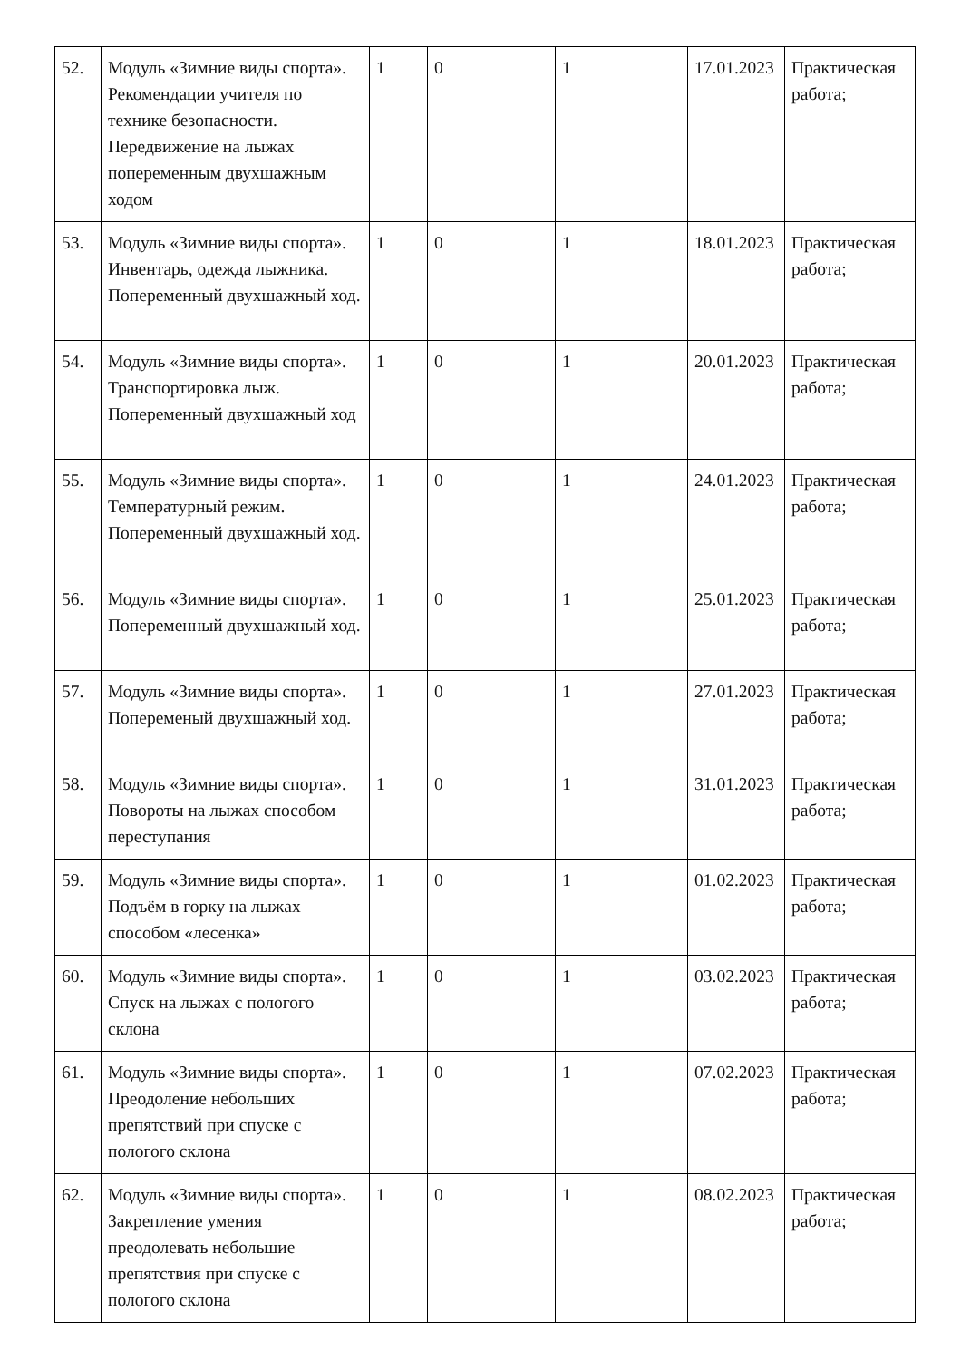| 52. | Модуль «Зимние виды спорта». Рекомендации учителя по технике безопасности. Передвижение на лыжах попеременным двухшажным ходом | 1 | 0 | 1 | 17.01.2023 | Практическая работа; |
| 53. | Модуль «Зимние виды спорта». Инвентарь, одежда лыжника. Попеременный двухшажный ход. | 1 | 0 | 1 | 18.01.2023 | Практическая работа; |
| 54. | Модуль «Зимние виды спорта». Транспортировка лыж. Попеременный двухшажный ход | 1 | 0 | 1 | 20.01.2023 | Практическая работа; |
| 55. | Модуль «Зимние виды спорта». Температурный режим. Попеременный двухшажный ход. | 1 | 0 | 1 | 24.01.2023 | Практическая работа; |
| 56. | Модуль «Зимние виды спорта». Попеременный двухшажный ход. | 1 | 0 | 1 | 25.01.2023 | Практическая работа; |
| 57. | Модуль «Зимние виды спорта». Попеременый двухшажный ход. | 1 | 0 | 1 | 27.01.2023 | Практическая работа; |
| 58. | Модуль «Зимние виды спорта». Повороты на лыжах способом переступания | 1 | 0 | 1 | 31.01.2023 | Практическая работа; |
| 59. | Модуль «Зимние виды спорта». Подъём в горку на лыжах способом «лесенка» | 1 | 0 | 1 | 01.02.2023 | Практическая работа; |
| 60. | Модуль «Зимние виды спорта». Спуск на лыжах с пологого склона | 1 | 0 | 1 | 03.02.2023 | Практическая работа; |
| 61. | Модуль «Зимние виды спорта». Преодоление небольших препятствий при спуске с пологого склона | 1 | 0 | 1 | 07.02.2023 | Практическая работа; |
| 62. | Модуль «Зимние виды спорта». Закрепление умения преодолевать небольшие препятствия при спуске с пологого склона | 1 | 0 | 1 | 08.02.2023 | Практическая работа; |